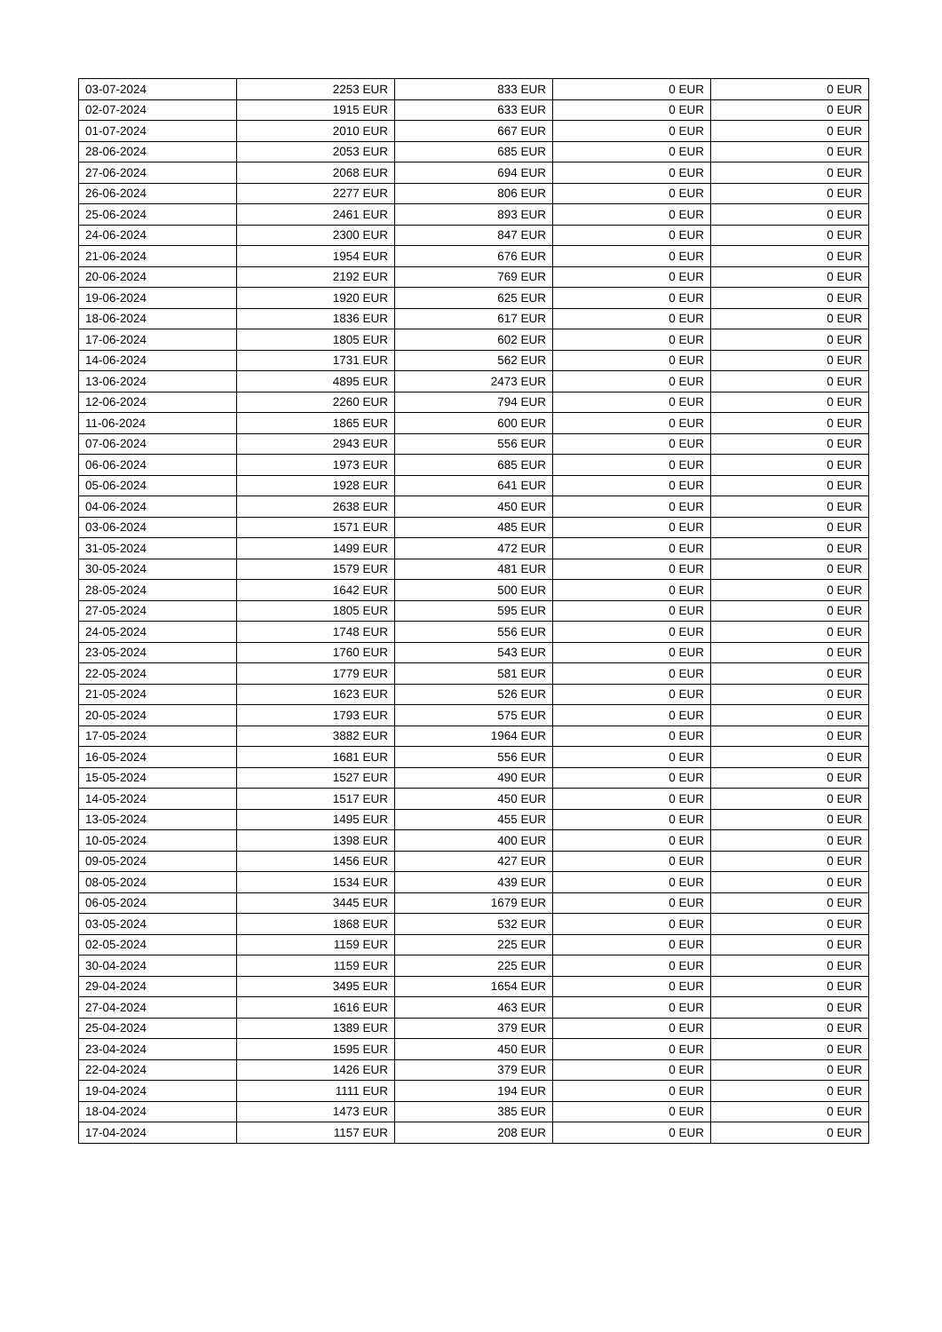| 03-07-2024 | 2253 EUR | 833 EUR | 0 EUR | 0 EUR |
| 02-07-2024 | 1915 EUR | 633 EUR | 0 EUR | 0 EUR |
| 01-07-2024 | 2010 EUR | 667 EUR | 0 EUR | 0 EUR |
| 28-06-2024 | 2053 EUR | 685 EUR | 0 EUR | 0 EUR |
| 27-06-2024 | 2068 EUR | 694 EUR | 0 EUR | 0 EUR |
| 26-06-2024 | 2277 EUR | 806 EUR | 0 EUR | 0 EUR |
| 25-06-2024 | 2461 EUR | 893 EUR | 0 EUR | 0 EUR |
| 24-06-2024 | 2300 EUR | 847 EUR | 0 EUR | 0 EUR |
| 21-06-2024 | 1954 EUR | 676 EUR | 0 EUR | 0 EUR |
| 20-06-2024 | 2192 EUR | 769 EUR | 0 EUR | 0 EUR |
| 19-06-2024 | 1920 EUR | 625 EUR | 0 EUR | 0 EUR |
| 18-06-2024 | 1836 EUR | 617 EUR | 0 EUR | 0 EUR |
| 17-06-2024 | 1805 EUR | 602 EUR | 0 EUR | 0 EUR |
| 14-06-2024 | 1731 EUR | 562 EUR | 0 EUR | 0 EUR |
| 13-06-2024 | 4895 EUR | 2473 EUR | 0 EUR | 0 EUR |
| 12-06-2024 | 2260 EUR | 794 EUR | 0 EUR | 0 EUR |
| 11-06-2024 | 1865 EUR | 600 EUR | 0 EUR | 0 EUR |
| 07-06-2024 | 2943 EUR | 556 EUR | 0 EUR | 0 EUR |
| 06-06-2024 | 1973 EUR | 685 EUR | 0 EUR | 0 EUR |
| 05-06-2024 | 1928 EUR | 641 EUR | 0 EUR | 0 EUR |
| 04-06-2024 | 2638 EUR | 450 EUR | 0 EUR | 0 EUR |
| 03-06-2024 | 1571 EUR | 485 EUR | 0 EUR | 0 EUR |
| 31-05-2024 | 1499 EUR | 472 EUR | 0 EUR | 0 EUR |
| 30-05-2024 | 1579 EUR | 481 EUR | 0 EUR | 0 EUR |
| 28-05-2024 | 1642 EUR | 500 EUR | 0 EUR | 0 EUR |
| 27-05-2024 | 1805 EUR | 595 EUR | 0 EUR | 0 EUR |
| 24-05-2024 | 1748 EUR | 556 EUR | 0 EUR | 0 EUR |
| 23-05-2024 | 1760 EUR | 543 EUR | 0 EUR | 0 EUR |
| 22-05-2024 | 1779 EUR | 581 EUR | 0 EUR | 0 EUR |
| 21-05-2024 | 1623 EUR | 526 EUR | 0 EUR | 0 EUR |
| 20-05-2024 | 1793 EUR | 575 EUR | 0 EUR | 0 EUR |
| 17-05-2024 | 3882 EUR | 1964 EUR | 0 EUR | 0 EUR |
| 16-05-2024 | 1681 EUR | 556 EUR | 0 EUR | 0 EUR |
| 15-05-2024 | 1527 EUR | 490 EUR | 0 EUR | 0 EUR |
| 14-05-2024 | 1517 EUR | 450 EUR | 0 EUR | 0 EUR |
| 13-05-2024 | 1495 EUR | 455 EUR | 0 EUR | 0 EUR |
| 10-05-2024 | 1398 EUR | 400 EUR | 0 EUR | 0 EUR |
| 09-05-2024 | 1456 EUR | 427 EUR | 0 EUR | 0 EUR |
| 08-05-2024 | 1534 EUR | 439 EUR | 0 EUR | 0 EUR |
| 06-05-2024 | 3445 EUR | 1679 EUR | 0 EUR | 0 EUR |
| 03-05-2024 | 1868 EUR | 532 EUR | 0 EUR | 0 EUR |
| 02-05-2024 | 1159 EUR | 225 EUR | 0 EUR | 0 EUR |
| 30-04-2024 | 1159 EUR | 225 EUR | 0 EUR | 0 EUR |
| 29-04-2024 | 3495 EUR | 1654 EUR | 0 EUR | 0 EUR |
| 27-04-2024 | 1616 EUR | 463 EUR | 0 EUR | 0 EUR |
| 25-04-2024 | 1389 EUR | 379 EUR | 0 EUR | 0 EUR |
| 23-04-2024 | 1595 EUR | 450 EUR | 0 EUR | 0 EUR |
| 22-04-2024 | 1426 EUR | 379 EUR | 0 EUR | 0 EUR |
| 19-04-2024 | 1111 EUR | 194 EUR | 0 EUR | 0 EUR |
| 18-04-2024 | 1473 EUR | 385 EUR | 0 EUR | 0 EUR |
| 17-04-2024 | 1157 EUR | 208 EUR | 0 EUR | 0 EUR |